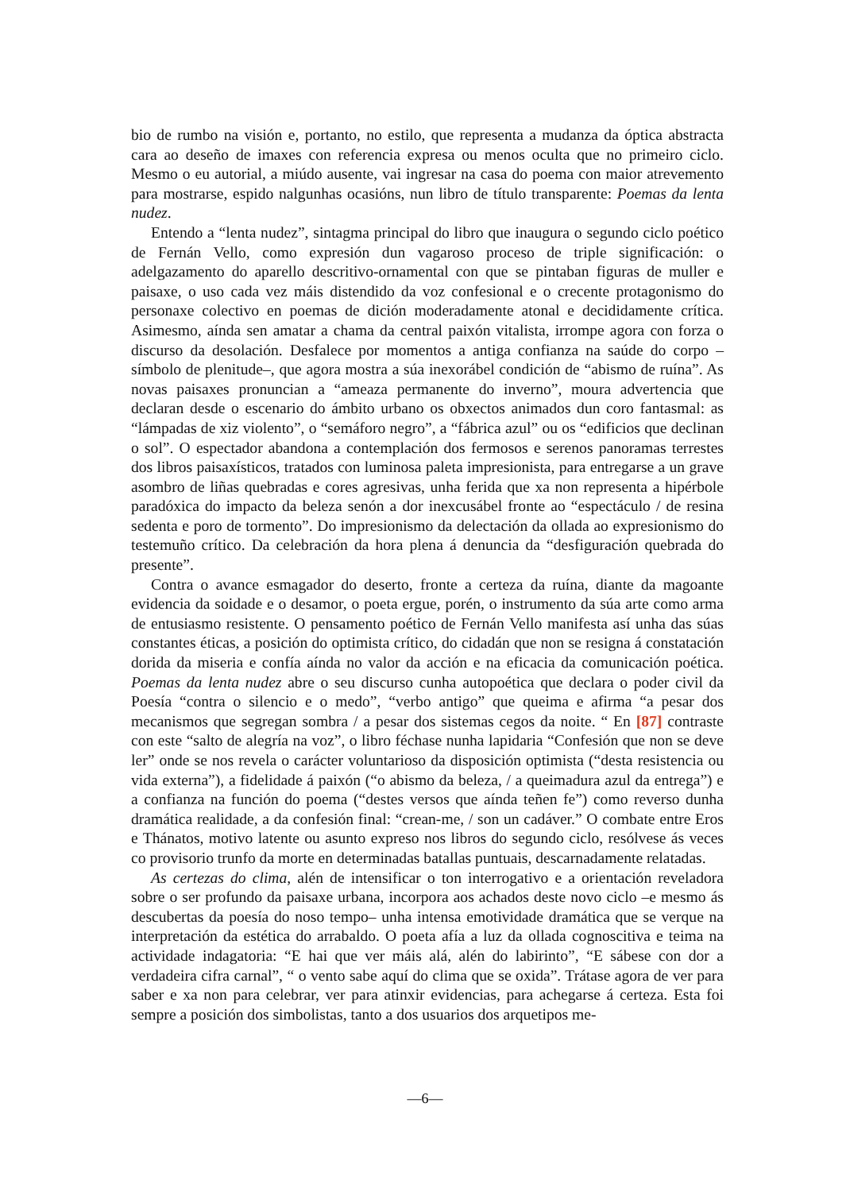bio de rumbo na visión e, portanto, no estilo, que representa a mudanza da óptica abstracta cara ao deseño de imaxes con referencia expresa ou menos oculta que no primeiro ciclo. Mesmo o eu autorial, a miúdo ausente, vai ingresar na casa do poema con maior atrevemento para mostrarse, espido nalgunhas ocasións, nun libro de título transparente: Poemas da lenta nudez.
Entendo a “lenta nudez”, sintagma principal do libro que inaugura o segundo ciclo poético de Fernán Vello, como expresión dun vagaroso proceso de triple significación: o adelgazamento do aparello descritivo-ornamental con que se pintaban figuras de muller e paisaxe, o uso cada vez máis distendido da voz confesional e o crecente protagonismo do personaxe colectivo en poemas de dición moderadamente atonal e decididamente crítica. Asimesmo, aínda sen amatar a chama da central paixón vitalista, irrompe agora con forza o discurso da desolación. Desfalece por momentos a antiga confianza na saúde do corpo –símbolo de plenitude–, que agora mostra a súa inexorábel condición de “abismo de ruína”. As novas paisaxes pronuncian a “ameaza permanente do inverno”, moura advertencia que declaran desde o escenario do ámbito urbano os obxectos animados dun coro fantasmal: as “lámpadas de xiz violento”, o “semáforo negro”, a “fábrica azul” ou os “edificios que declinan o sol”. O espectador abandona a contemplación dos fermosos e serenos panoramas terrestes dos libros paisaxísticos, tratados con luminosa paleta impresionista, para entregarse a un grave asombro de liñas quebradas e cores agresivas, unha ferida que xa non representa a hipérbole paradóxica do impacto da beleza senón a dor inexcusábel fronte ao “espectáculo / de resina sedenta e poro de tormento”. Do impresionismo da delectación da ollada ao expresionismo do testemuño crítico. Da celebración da hora plena á denuncia da “desfiguración quebrada do presente”.
Contra o avance esmagador do deserto, fronte a certeza da ruína, diante da magoante evidencia da soidade e o desamor, o poeta ergue, porén, o instrumento da súa arte como arma de entusiasmo resistente. O pensamento poético de Fernán Vello manifesta así unha das súas constantes éticas, a posición do optimista crítico, do cidadán que non se resigna á constatación dorida da miseria e confía aínda no valor da acción e na eficacia da comunicación poética. Poemas da lenta nudez abre o seu discurso cunha autopoética que declara o poder civil da Poesía “contra o silencio e o medo”, “verbo antigo” que queima e afirma “a pesar dos mecanismos que segregan sombra / a pesar dos sistemas cegos da noite. “ En [87] contraste con este “salto de alegría na voz”, o libro féchase nunha lapidaria “Confesión que non se deve ler” onde se nos revela o carácter voluntarioso da disposición optimista (“desta resistencia ou vida externa”), a fidelidade á paixón (“o abismo da beleza, / a queimadura azul da entrega”) e a confianza na función do poema (“destes versos que aínda teñen fe”) como reverso dunha dramática realidade, a da confesión final: “crean-me, / son un cadáver.” O combate entre Eros e Thánatos, motivo latente ou asunto expreso nos libros do segundo ciclo, resólvese ás veces co provisorio trunfo da morte en determinadas batallas puntuais, descarnadamente relatadas.
As certezas do clima, alén de intensificar o ton interrogativo e a orientación reveladora sobre o ser profundo da paisaxe urbana, incorpora aos achados deste novo ciclo –e mesmo ás descubertas da poesía do noso tempo– unha intensa emotividade dramática que se verque na interpretación da estética do arrabaldo. O poeta afía a luz da ollada cognoscitiva e teima na actividade indagatoria: “E hai que ver máis alá, alén do labirinto”, “E sábese con dor a verdadeira cifra carnal”, “ o vento sabe aquí do clima que se oxida”. Trátase agora de ver para saber e xa non para celebrar, ver para atinxir evidencias, para achegarse á certeza. Esta foi sempre a posición dos simbolistas, tanto a dos usuarios dos arquetipos me-
—6—